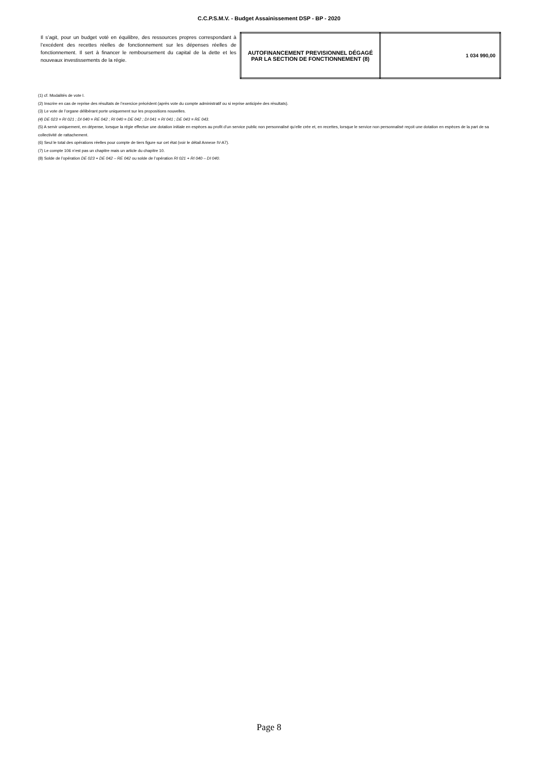C.C.P.S.M.V. - Budget Assainissement DSP - BP - 2020
Il s’agit, pour un budget voté en équilibre, des ressources propres correspondant à l’excédent des recettes réelles de fonctionnement sur les dépenses réelles de fonctionnement. Il sert à financer le remboursement du capital de la dette et les nouveaux investissements de la régie.
| AUTOFINANCEMENT PREVISIONNEL DÉGAGÉ PAR LA SECTION DE FONCTIONNEMENT (8) | 1 034 990,00 |
(1) cf. Modalités de vote I.
(2) Inscrire en cas de reprise des résultats de l’exercice précédent (après vote du compte administratif ou si reprise anticipée des résultats).
(3) Le vote de l’organe délibérant porte uniquement sur les propositions nouvelles.
(4) DE 023 = RI 021 ; DI 040 = RE 042 ; RI 040 = DE 042 ; DI 041 = RI 041 ; DE 043 = RE 043.
(5) A servir uniquement, en dépense, lorsque la régie effectue une dotation initiale en espèces au profit d’un service public non personnalisé qu’elle crée et, en recettes, lorsque le service non personnalisé reçoit une dotation en espèces de la part de sa collectivité de rattachement.
(6) Seul le total des opérations réelles pour compte de tiers figure sur cet état (voir le détail Annexe IV-A7).
(7) Le compte 106 n’est pas un chapitre mais un article du chapitre 10.
(8) Solde de l’opération DE 023 + DE 042 – RE 042 ou solde de l’opération RI 021 + RI 040 – DI 040.
Page 8